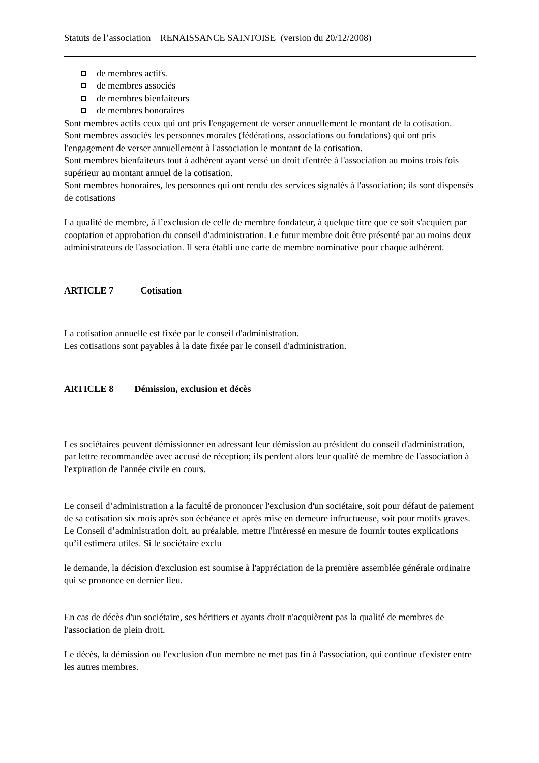Statuts de l’association RENAISSANCE SAINTOISE (version du 20/12/2008)
de membres actifs.
de membres associés
de membres bienfaiteurs
de membres honoraires
Sont membres actifs ceux qui ont pris l'engagement de verser annuellement le montant de la cotisation.
Sont membres associés les personnes morales (fédérations, associations ou fondations) qui ont pris l'engagement de verser annuellement à l'association le montant de la cotisation.
Sont membres bienfaiteurs tout à adhérent ayant versé un droit d'entrée à l'association au moins trois fois supérieur au montant annuel de la cotisation.
Sont membres honoraires, les personnes qui ont rendu des services signalés à l'association; ils sont dispensés de cotisations
La qualité de membre, à l’exclusion de celle de membre fondateur, à quelque titre que ce soit s'acquiert par cooptation et approbation du conseil d'administration. Le futur membre doit être présenté par au moins deux administrateurs de l'association. Il sera établi une carte de membre nominative pour chaque adhérent.
ARTICLE 7 Cotisation
La cotisation annuelle est fixée par le conseil d'administration.
Les cotisations sont payables à la date fixée par le conseil d'administration.
ARTICLE 8 Démission, exclusion et décès
Les sociétaires peuvent démissionner en adressant leur démission au président du conseil d'administration, par lettre recommandée avec accusé de réception; ils perdent alors leur qualité de membre de l'association à l'expiration de l'année civile en cours.
Le conseil d’administration a la faculté de prononcer l'exclusion d'un sociétaire, soit pour défaut de paiement de sa cotisation six mois après son échéance et après mise en demeure infructueuse, soit pour motifs graves. Le Conseil d’administration doit, au préalable, mettre l'intéressé en mesure de fournir toutes explications qu’il estimera utiles. Si le sociétaire exclu
le demande, la décision d'exclusion est soumise à l'appréciation de la première assemblée générale ordinaire qui se prononce en dernier lieu.
En cas de décès d'un sociétaire, ses héritiers et ayants droit n'acquièrent pas la qualité de membres de l'association de plein droit.
Le décès, la démission ou l'exclusion d'un membre ne met pas fin à l'association, qui continue d'exister entre les autres membres.